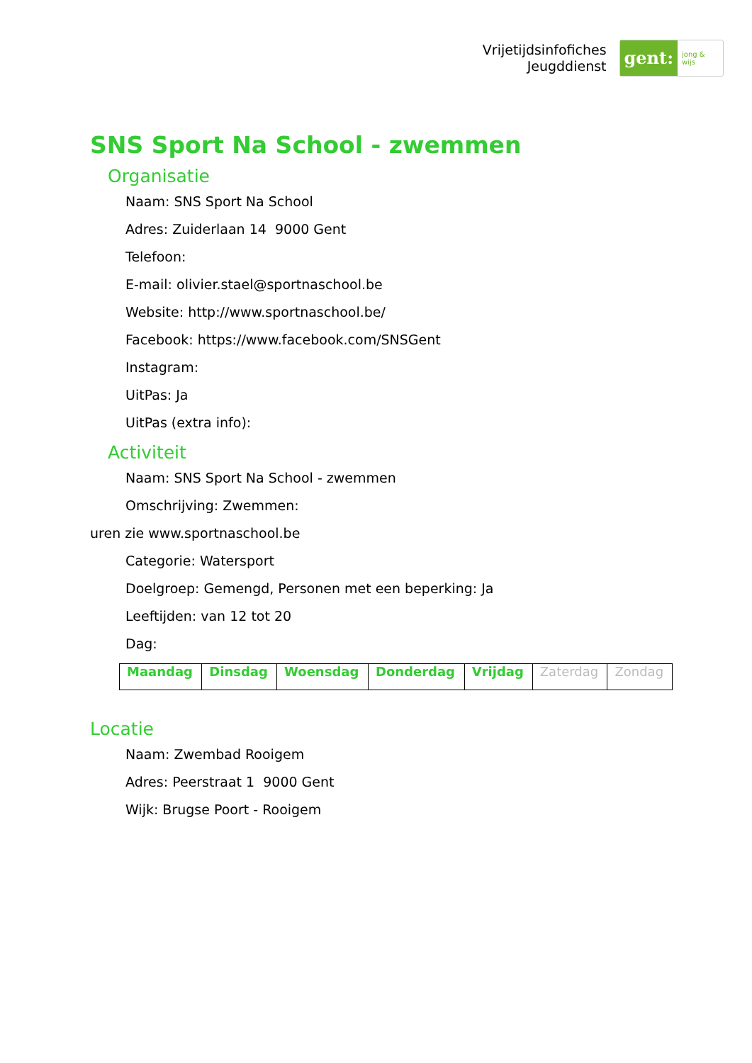Vrijetijdsinfofiches
Jeugddienst
gent:
jong & wijs
SNS Sport Na School - zwemmen
Organisatie
Naam: SNS Sport Na School
Adres: Zuiderlaan 14 9000 Gent
Telefoon:
E-mail: olivier.stael@sportnaschool.be
Website: http://www.sportnaschool.be/
Facebook: https://www.facebook.com/SNSGent
Instagram:
UitPas: Ja
UitPas (extra info):
Activiteit
Naam: SNS Sport Na School - zwemmen
Omschrijving: Zwemmen:
uren zie www.sportnaschool.be
Categorie: Watersport
Doelgroep: Gemengd, Personen met een beperking: Ja
Leeftijden: van 12 tot 20
Dag:
| Maandag | Dinsdag | Woensdag | Donderdag | Vrijdag | Zaterdag | Zondag |
Locatie
Naam: Zwembad Rooigem
Adres: Peerstraat 1 9000 Gent
Wijk: Brugse Poort - Rooigem